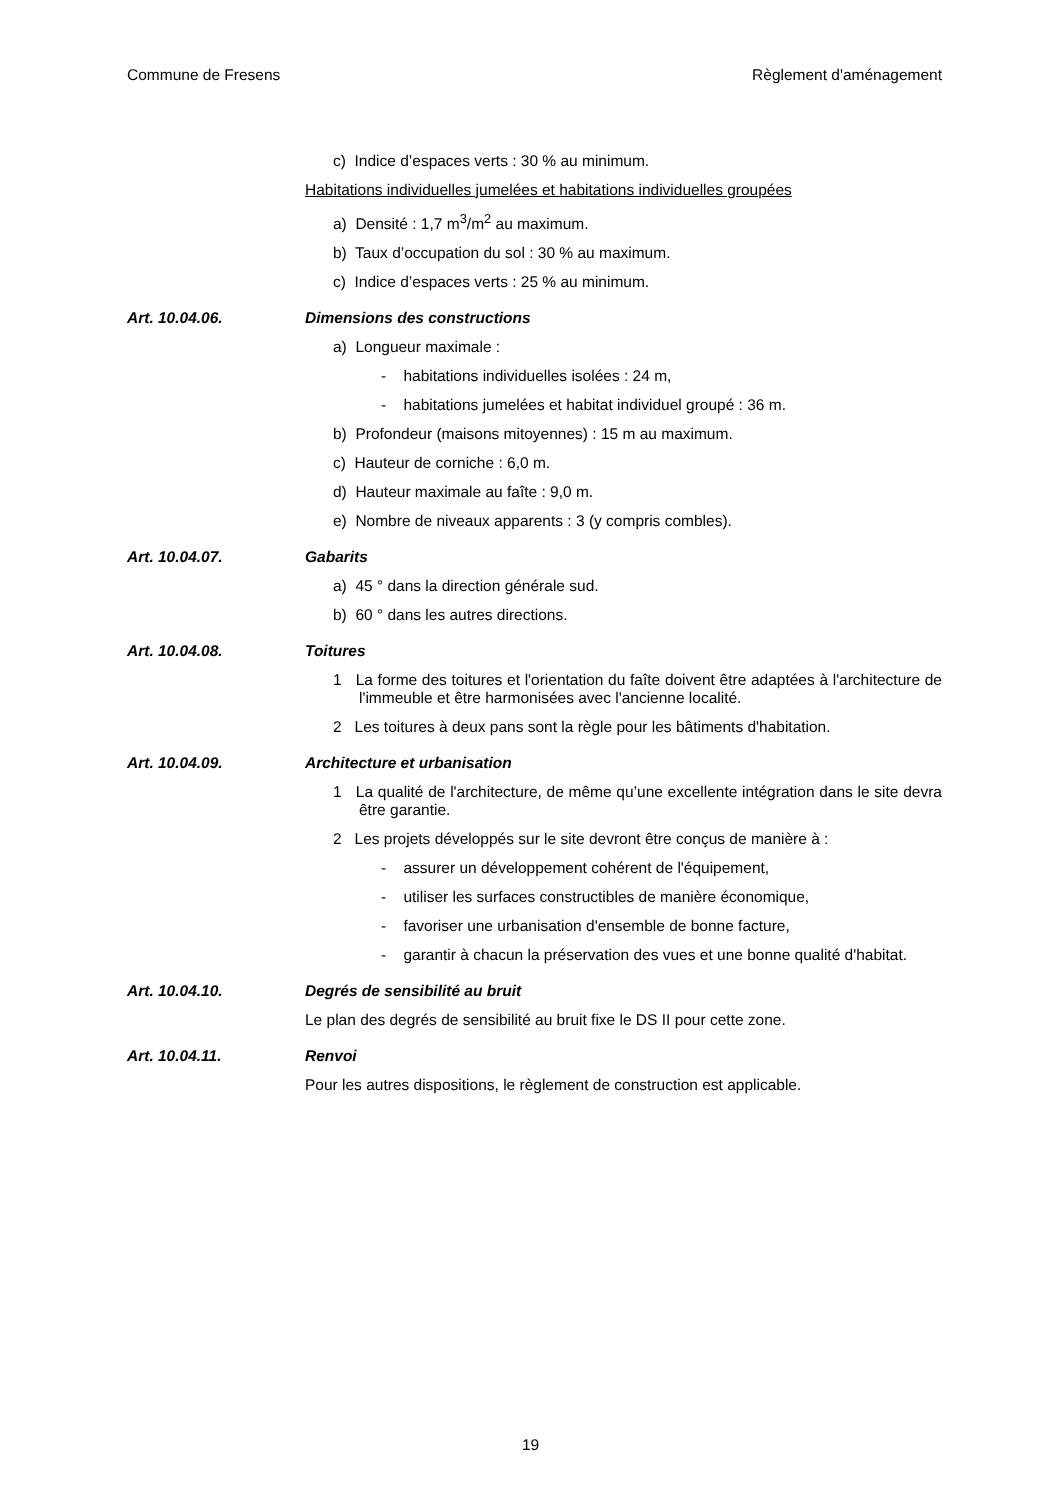Commune de Fresens Règlement d'aménagement
c) Indice d’espaces verts : 30 % au minimum.
Habitations individuelles jumelées et habitations individuelles groupées
a) Densité : 1,7 m<sup>3</sup>/m<sup>2</sup> au maximum.
b) Taux d’occupation du sol : 30 % au maximum.
c) Indice d’espaces verts : 25 % au minimum.
Art. 10.04.06. Dimensions des constructions
a) Longueur maximale :
- habitations individuelles isolées : 24 m,
- habitations jumelées et habitat individuel groupé : 36 m.
b) Profondeur (maisons mitoyennes) : 15 m au maximum.
c) Hauteur de corniche : 6,0 m.
d) Hauteur maximale au faîte : 9,0 m.
e) Nombre de niveaux apparents : 3 (y compris combles).
Art. 10.04.07. Gabarits
a) 45 ° dans la direction générale sud.
b) 60 ° dans les autres directions.
Art. 10.04.08. Toitures
1 La forme des toitures et l'orientation du faîte doivent être adaptées à l'architecture de l'immeuble et être harmonisées avec l'ancienne localité.
2 Les toitures à deux pans sont la règle pour les bâtiments d'habitation.
Art. 10.04.09. Architecture et urbanisation
1 La qualité de l'architecture, de même qu’une excellente intégration dans le site devra être garantie.
2 Les projets développés sur le site devront être conçus de manière à :
- assurer un développement cohérent de l'équipement,
- utiliser les surfaces constructibles de manière économique,
- favoriser une urbanisation d'ensemble de bonne facture,
- garantir à chacun la préservation des vues et une bonne qualité d'habitat.
Art. 10.04.10. Degrés de sensibilité au bruit
Le plan des degrés de sensibilité au bruit fixe le DS II pour cette zone.
Art. 10.04.11. Renvoi
Pour les autres dispositions, le règlement de construction est applicable.
19